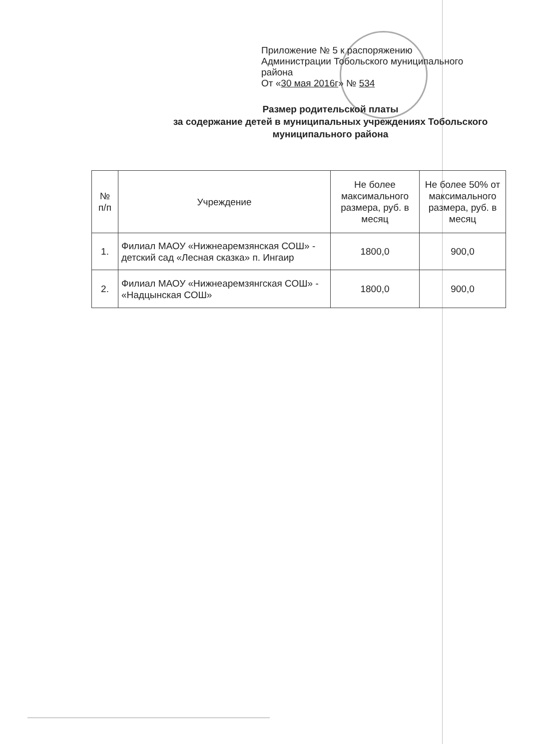Приложение № 5 к распоряжению
Администрации Тобольского муниципального
района
От «30 мая 2016г» № 534
Размер родительской платы
за содержание детей в муниципальных учреждениях Тобольского
муниципального района
| № п/п | Учреждение | Не более максимального размера, руб. в месяц | Не более 50% от максимального размера, руб. в месяц |
| --- | --- | --- | --- |
| 1. | Филиал МАОУ «Нижнеаремзянская СОШ» - детский сад «Лесная сказка» п. Ингаир | 1800,0 | 900,0 |
| 2. | Филиал МАОУ «Нижнеаремзянгская СОШ» - «Надцынская СОШ» | 1800,0 | 900,0 |